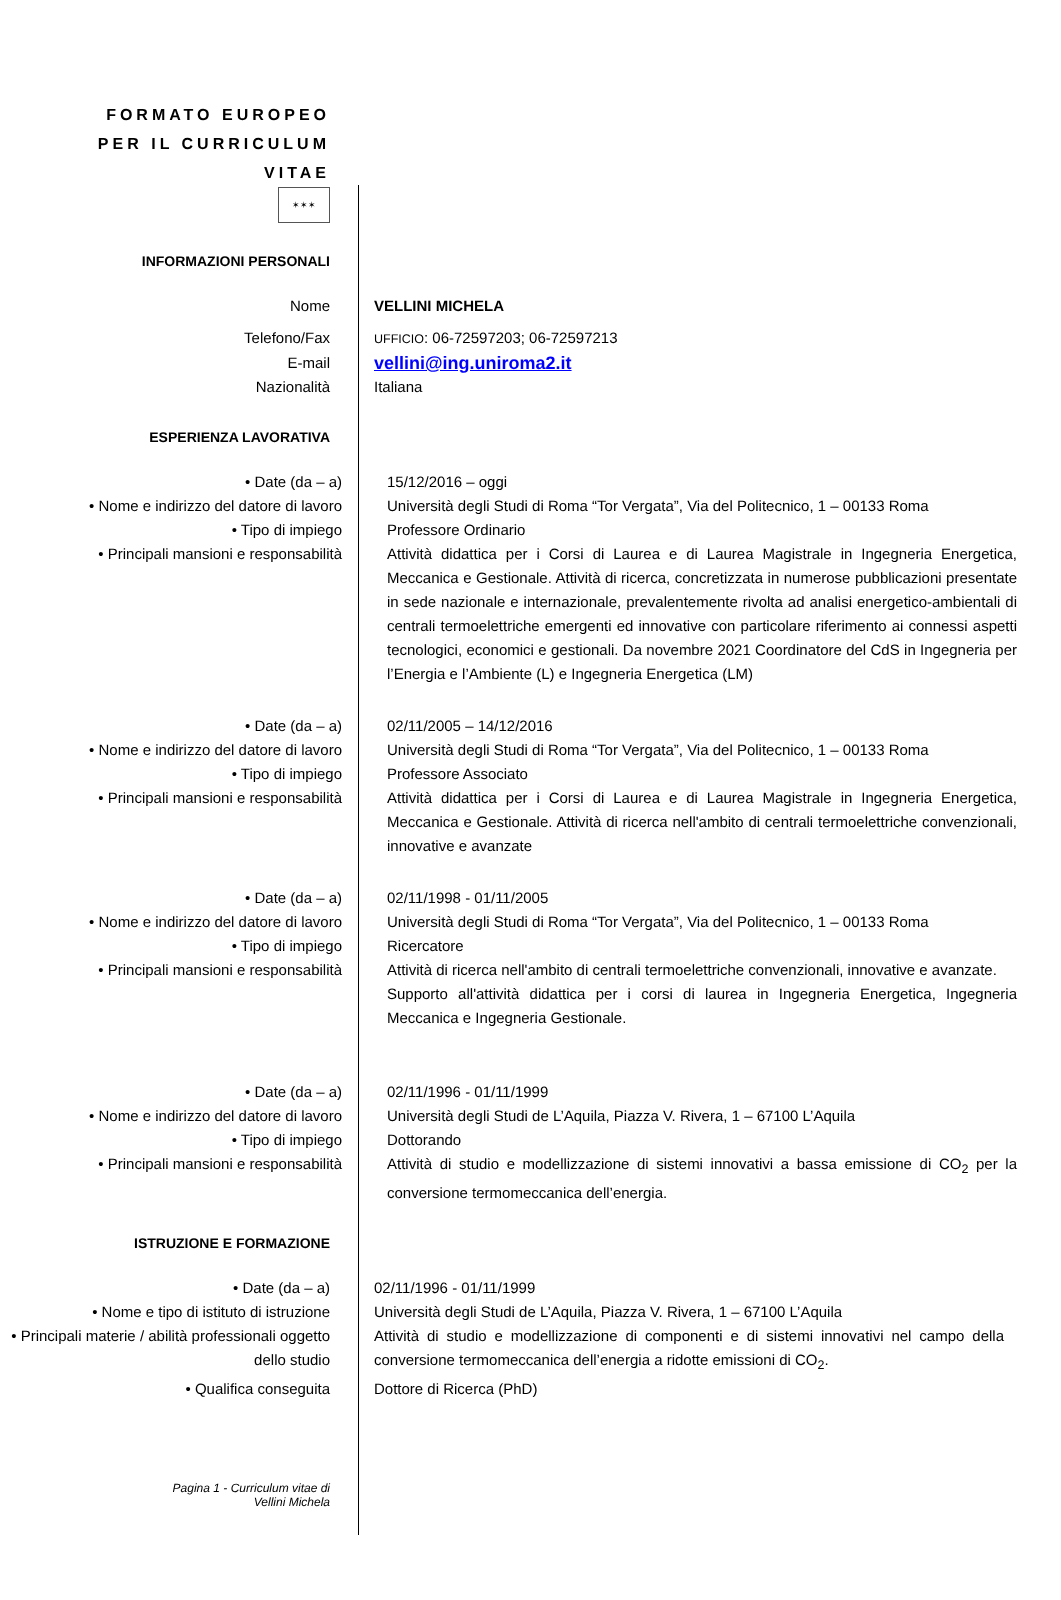FORMATO EUROPEO
PER IL CURRICULUM
VITAE
✶✶✶
INFORMAZIONI PERSONALI
Nome VELLINI MICHELA
Telefono/Fax
UFFICIO: 06-72597203; 06-72597213
E-mail
vellini@ing.uniroma2.it
Nazionalità Italiana
ESPERIENZA LAVORATIVA
• Date (da – a) 15/12/2016 – oggi
• Nome e indirizzo del datore di lavoro
Università degli Studi di Roma “Tor Vergata”, Via del Politecnico, 1 – 00133 Roma
• Tipo di impiego Professore Ordinario
• Principali mansioni e responsabilità Attività didattica per i Corsi di Laurea e di Laurea Magistrale in Ingegneria Energetica, Meccanica e Gestionale. Attività di ricerca, concretizzata in numerose pubblicazioni presentate in sede nazionale e internazionale, prevalentemente rivolta ad analisi energetico-ambientali di centrali termoelettriche emergenti ed innovative con particolare riferimento ai connessi aspetti tecnologici, economici e gestionali. Da novembre 2021 Coordinatore del CdS in Ingegneria per l’Energia e l’Ambiente (L) e Ingegneria Energetica (LM)
• Date (da – a) 02/11/2005 – 14/12/2016
• Nome e indirizzo del datore di lavoro
Università degli Studi di Roma “Tor Vergata”, Via del Politecnico, 1 – 00133 Roma
• Tipo di impiego Professore Associato
• Principali mansioni e responsabilità Attività didattica per i Corsi di Laurea e di Laurea Magistrale in Ingegneria Energetica, Meccanica e Gestionale. Attività di ricerca nell'ambito di centrali termoelettriche convenzionali, innovative e avanzate
• Date (da – a) 02/11/1998 - 01/11/2005
• Nome e indirizzo del datore di lavoro
Università degli Studi di Roma “Tor Vergata”, Via del Politecnico, 1 – 00133 Roma
• Tipo di impiego Ricercatore
• Principali mansioni e responsabilità Attività di ricerca nell'ambito di centrali termoelettriche convenzionali, innovative e avanzate.
Supporto all'attività didattica per i corsi di laurea in Ingegneria Energetica, Ingegneria Meccanica e Ingegneria Gestionale.
• Date (da – a) 02/11/1996 - 01/11/1999
• Nome e indirizzo del datore di lavoro
Università degli Studi de L’Aquila, Piazza V. Rivera, 1 – 67100 L’Aquila
• Tipo di impiego Dottorando
• Principali mansioni e responsabilità Attività di studio e modellizzazione di sistemi innovativi a bassa emissione di CO<sub>2</sub> per la conversione termomeccanica dell’energia.
ISTRUZIONE E FORMAZIONE
• Date (da – a) 02/11/1996 - 01/11/1999
• Nome e tipo di istituto di istruzione
Università degli Studi de L’Aquila, Piazza V. Rivera, 1 – 67100 L’Aquila
• Principali materie / abilità professionali oggetto dello studio
Attività di studio e modellizzazione di componenti e di sistemi innovativi nel campo della conversione termomeccanica dell’energia a ridotte emissioni di CO<sub>2</sub>.
• Qualifica conseguita Dottore di Ricerca (PhD)
Pagina 1 - Curriculum vitae di
Vellini Michela